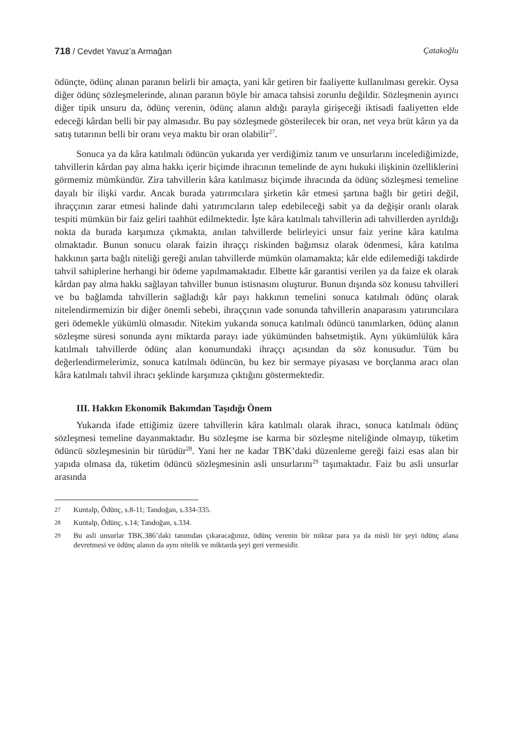718 / Cevdet Yavuz’a Armağan Çatakoğlu
ödünçte, ödünç alınan paranın belirli bir amaçta, yani kâr getiren bir faaliyette kullanılması gerekir. Oysa diğer ödünç sözleşmelerinde, alınan paranın böyle bir amaca tahsisi zorunlu değildir. Sözleşmenin ayırıcı diğer tipik unsuru da, ödünç verenin, ödünç alanın aldığı parayla girişeceği iktisadi faaliyetten elde edeceği kârdan belli bir pay almasıdır. Bu pay sözleşmede gösterilecek bir oran, net veya brüt kârın ya da satış tutarının belli bir oranı veya maktu bir oran olabilir<sup>27</sup>.
Sonuca ya da kâra katılmalı ödüncün yukarıda yer verdiğimiz tanım ve unsurlarını incelediğimizde, tahvillerin kârdan pay alma hakkı içerir biçimde ihracının temelinde de aynı hukuki ilişkinin özelliklerini görmemiz mümkündür. Zira tahvillerin kâra katılmasız biçimde ihracında da ödünç sözleşmesi temeline dayalı bir ilişki vardır. Ancak burada yatırımcılara şirketin kâr etmesi şartına bağlı bir getiri değil, ihraççının zarar etmesi halinde dahi yatırımcıların talep edebileceği sabit ya da değişir oranlı olarak tespiti mümkün bir faiz geliri taahhüt edilmektedir. İşte kâra katılmalı tahvillerin adi tahvillerden ayrıldığı nokta da burada karşımıza çıkmakta, anılan tahvillerde belirleyici unsur faiz yerine kâra katılma olmaktadır. Bunun sonucu olarak faizin ihraççı riskinden bağımsız olarak ödenmesi, kâra katılma hakkının şarta bağlı niteliği gereği anılan tahvillerde mümkün olamamakta; kâr elde edilemediği takdirde tahvil sahiplerine herhangi bir ödeme yapılmamaktadır. Elbette kâr garantisi verilen ya da faize ek olarak kârdan pay alma hakkı sağlayan tahviller bunun istisnasını oluşturur. Bunun dışında söz konusu tahvilleri ve bu bağlamda tahvillerin sağladığı kâr payı hakkının temelini sonuca katılmalı ödünç olarak nitelendirmemizin bir diğer önemli sebebi, ihraççının vade sonunda tahvillerin anaparasını yatırımcılara geri ödemekle yükümlü olmasıdır. Nitekim yukarıda sonuca katılmalı ödüncü tanımlarken, ödünç alanın sözleşme süresi sonunda aynı miktarda parayı iade yükümünden bahsetmiştik. Aynı yükümlülük kâra katılmalı tahvillerde ödünç alan konumundaki ihraççı açısından da söz konusudur. Tüm bu değerlendirmelerimiz, sonuca katılmalı ödüncün, bu kez bir sermaye piyasası ve borçlanma aracı olan kâra katılmalı tahvil ihracı şeklinde karşımıza çıktığını göstermektedir.
III. Hakkın Ekonomik Bakımdan Taşıdığı Önem
Yukarıda ifade ettiğimiz üzere tahvillerin kâra katılmalı olarak ihracı, sonuca katılmalı ödünç sözleşmesi temeline dayanmaktadır. Bu sözleşme ise karma bir sözleşme niteliğinde olmayıp, tüketim ödüncü sözleşmesinin bir türüdür<sup>28</sup>. Yani her ne kadar TBK’daki düzenleme gereği faizi esas alan bir yapıda olmasa da, tüketim ödüncü sözleşmesinin asli unsurlarını<sup>29</sup> taşımaktadır. Faiz bu asli unsurlar arasında
27
Kuntalp, Ödünç, s.8-11; Tandoğan, s.334-335.
28
Kuntalp, Ödünç, s.14; Tandoğan, s.334.
29
Bu asli unsurlar TBK.386’daki tanımdan çıkaracağımız, ödünç verenin bir miktar para ya da misli bir şeyi ödünç alana devretmesi ve ödünç alanın da aynı nitelik ve miktarda şeyi geri vermesidir.